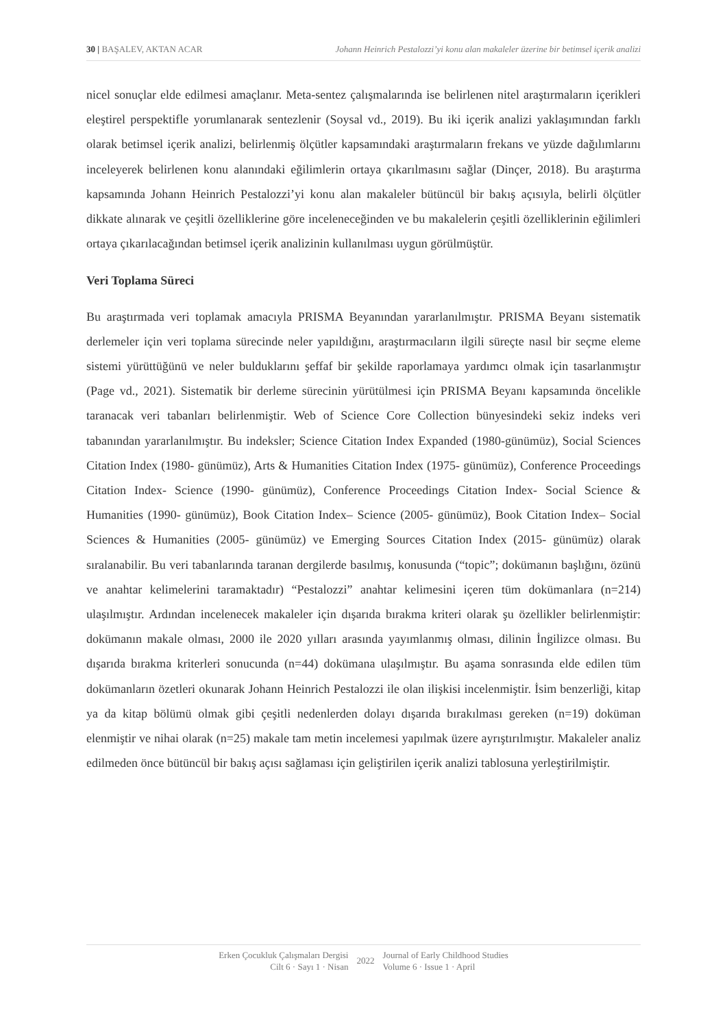30 | BAŞALEV, AKTAN ACAR Johann Heinrich Pestalozzi’yi konu alan makaleler üzerine bir betimsel içerik analizi
nicel sonuçlar elde edilmesi amaçlanır. Meta-sentez çalışmalarında ise belirlenen nitel araştırmaların içerikleri eleştirel perspektifle yorumlanarak sentezlenir (Soysal vd., 2019). Bu iki içerik analizi yaklaşımından farklı olarak betimsel içerik analizi, belirlenmiş ölçütler kapsamındaki araştırmaların frekans ve yüzde dağılımlarını inceleyerek belirlenen konu alanındaki eğilimlerin ortaya çıkarılmasını sağlar (Dinçer, 2018). Bu araştırma kapsamında Johann Heinrich Pestalozzi’yi konu alan makaleler bütüncül bir bakış açısıyla, belirli ölçütler dikkate alınarak ve çeşitli özelliklerine göre inceleneceğinden ve bu makalelerin çeşitli özelliklerinin eğilimleri ortaya çıkarılacağından betimsel içerik analizinin kullanılması uygun görülmüştür.
Veri Toplama Süreci
Bu araştırmada veri toplamak amacıyla PRISMA Beyanından yararlanılmıştır. PRISMA Beyanı sistematik derlemeler için veri toplama sürecinde neler yapıldığını, araştırmacıların ilgili süreçte nasıl bir seçme eleme sistemi yürüttüğünü ve neler bulduklarını şeffaf bir şekilde raporlamaya yardımcı olmak için tasarlanmıştır (Page vd., 2021). Sistematik bir derleme sürecinin yürütülmesi için PRISMA Beyanı kapsamında öncelikle taranacak veri tabanları belirlenmiştir. Web of Science Core Collection bünyesindeki sekiz indeks veri tabanından yararlanılmıştır. Bu indeksler; Science Citation Index Expanded (1980-günümüz), Social Sciences Citation Index (1980- günümüz), Arts & Humanities Citation Index (1975- günümüz), Conference Proceedings Citation Index- Science (1990- günümüz), Conference Proceedings Citation Index- Social Science & Humanities (1990- günümüz), Book Citation Index– Science (2005- günümüz), Book Citation Index– Social Sciences & Humanities (2005- günümüz) ve Emerging Sources Citation Index (2015- günümüz) olarak sıralanabilir. Bu veri tabanlarında taranan dergilerde basılmış, konusunda (“topic”; dokümanın başlığını, özünü ve anahtar kelimelerini taramaktadır) “Pestalozzi” anahtar kelimesini içeren tüm dokümanlara (n=214) ulaşılmıştır. Ardından incelenecek makaleler için dışarıda bırakma kriteri olarak şu özellikler belirlenmiştir: dokümanın makale olması, 2000 ile 2020 yılları arasında yayımlanmış olması, dilinin İngilizce olması. Bu dışarıda bırakma kriterleri sonucunda (n=44) dokümana ulaşılmıştır. Bu aşama sonrasında elde edilen tüm dokümanların özetleri okunarak Johann Heinrich Pestalozzi ile olan ilişkisi incelenmiştir. İsim benzerliği, kitap ya da kitap bölümü olmak gibi çeşitli nedenlerden dolayı dışarıda bırakılması gereken (n=19) doküman elenmiştir ve nihai olarak (n=25) makale tam metin incelemesi yapılmak üzere ayrıştırılmıştır. Makaleler analiz edilmeden önce bütüncül bir bakış açısı sağlaması için geliştirilen içerik analizi tablosuna yerleştirilmiştir.
Erken Çocukluk Çalışmaları Dergisi
Cilt 6 · Sayı 1 · Nisan
2022
Journal of Early Childhood Studies
Volume 6 · Issue 1 · April